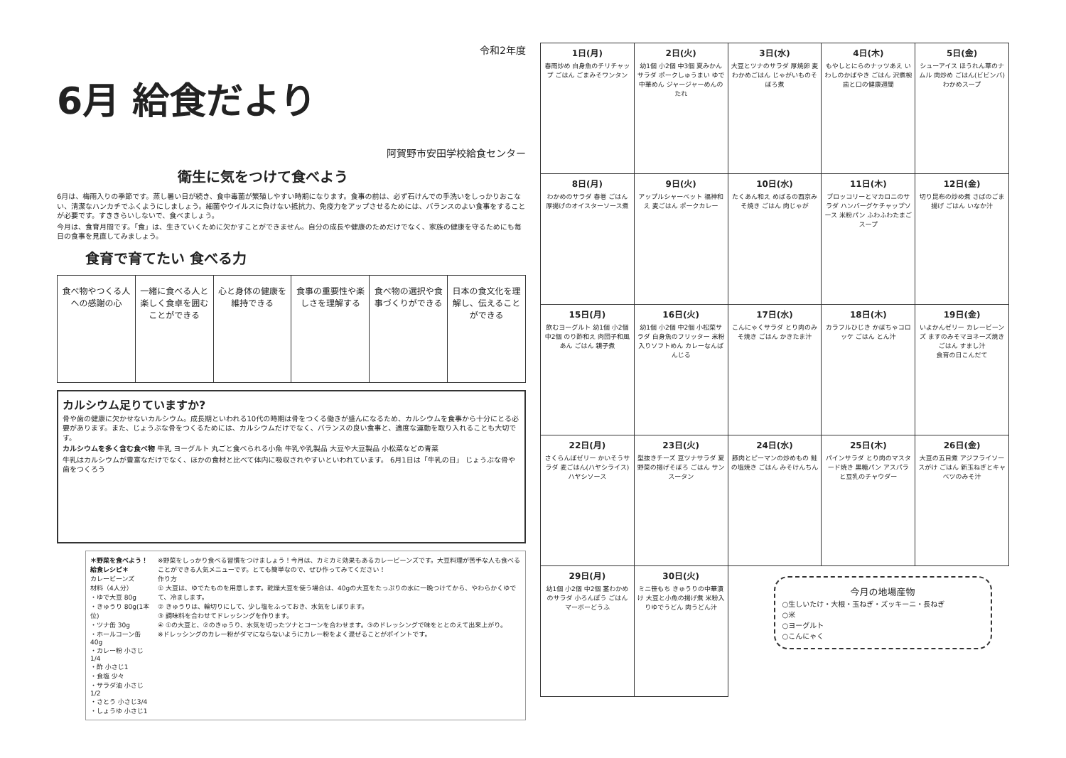令和2年度
6月 給食だより
阿賀野市安田学校給食センター
衛生に気をつけて食べよう
6月は、梅雨入りの季節です。蒸し暑い日が続き、食中毒菌が繁殖しやすい時期になります。食事の前は、必ず石けんでの手洗いをしっかりおこない、清潔なハンカチでふくようにしましょう。細菌やウイルスに負けない抵抗力、免疫力をアップさせるためには、バランスのよい食事をすることが必要です。すききらいしないで、食べましょう。
今月は、食育月間です。「食」は、生きていくために欠かすことができません。自分の成長や健康のためだけでなく、家族の健康を守るためにも毎日の食事を見直してみましょう。
食育で育てたい 食べる力
食べ物やつくる人への感謝の心 一緒に食べる人と楽しく食卓を囲むことができる
心と身体の健康を維持できる 食事の重要性や楽しさを理解する 食べ物の選択や食事づくりができる 日本の食文化を理解し、伝えることができる
カルシウム足りていますか?
骨や歯の健康に欠かせないカルシウム。成長期といわれる10代の時期は骨をつくる働きが盛んになるため、カルシウムを食事から十分にとる必要があります。また、じょうぶな骨をつくるためには、カルシウムだけでなく、バランスの良い食事と、適度な運動を取り入れることも大切です。
カルシウムを多く含む食べ物 牛乳 ヨーグルト 丸ごと食べられる小魚 牛乳や乳製品 大豆や大豆製品 小松菜などの青菜
牛乳はカルシウムが豊富なだけでなく、ほかの食材と比べて体内に吸収されやすいといわれています。 6月1日は「牛乳の日」 じょうぶな骨や歯をつくろう
＊野菜を食べよう！ 給食レシピ＊
カレービーンズ
材料（4人分）
・ゆで大豆 80g
・きゅうり 80g(1本位)
・ツナ缶 30g
・ホールコーン缶 40g
・カレー粉 小さじ1/4
・酢 小さじ1
・食塩 少々
・サラダ油 小さじ1/2
・さとう 小さじ3/4
・しょうゆ 小さじ1
※野菜をしっかり食べる習慣をつけましょう！今月は、カミカミ効果もあるカレービーンズです。大豆料理が苦手な人も食べることができる人気メニューです。とても簡単なので、ぜひ作ってみてください！
作り方
① 大豆は、ゆでたものを用意します。乾燥大豆を使う場合は、40gの大豆をたっぷりの水に一晩つけてから、やわらかくゆでて、冷まします。
② きゅうりは、輪切りにして、少し塩をふっておき、水気をしぼります。
③ 調味料を合わせてドレッシングを作ります。
④ ①の大豆と、②のきゅうり、水気を切ったツナとコーンを合わせます。③のドレッシングで味をととのえて出来上がり。
※ドレッシングのカレー粉がダマにならないようにカレー粉をよく混ぜることがポイントです。
| 1日(月) 春雨炒め 白身魚のチリチャップ ごはん ごまみそワンタン | 2日(火) 幼1個 小2個 中3個 夏みかんサラダ ポークしゅうまい ゆで中華めん ジャージャーめんのたれ | 3日(水) 大豆とツナのサラダ 厚焼卵 麦わかめごはん じゃがいものそぼろ煮 | 4日(木) もやしとにらのナッツあえ いわしのかばやき ごはん 沢煮椀 歯と口の健康週間 | 5日(金) シューアイス ほうれん草のナムル 肉炒め ごはん(ビビンバ) わかめスープ |
| 8日(月) わかめのサラダ 春巻 ごはん 厚揚げのオイスターソース煮 | 9日(火) アップルシャーベット 福神和え 麦ごはん ポークカレー | 10日(水) たくあん和え めばるの西京みそ焼き ごはん 肉じゃが | 11日(木) ブロッコリーとマカロニのサラダ ハンバーグケチャップソース 米粉パン ふわふわたまごスープ | 12日(金) 切り昆布の炒め煮 さばのごま揚げ ごはん いなか汁 |
| 15日(月) 飲むヨーグルト 幼1個 小2個 中2個 のり酢和え 肉団子和風あん ごはん 親子煮 | 16日(火) 幼1個 小2個 中2個 小松菜サラダ 白身魚のフリッター 米粉入りソフトめん カレーなんばんじる | 17日(水) こんにゃくサラダ とり肉のみそ焼き ごはん かきたま汁 | 18日(木) カラフルひじき かぼちゃコロッケ ごはん とん汁 | 19日(金) いよかんゼリー カレービーンズ ますのみそマヨネーズ焼き ごはん すまし汁 食育の日こんだて |
| 22日(月) さくらんぼゼリー かいそうサラダ 麦ごはん(ハヤシライス) ハヤシソース | 23日(火) 型抜きチーズ 豆ツナサラダ 夏野菜の揚げそぼろ ごはん サンスータン | 24日(水) 豚肉とピーマンの炒めもの 鮭の塩焼き ごはん みそけんちん | 25日(木) パインサラダ とり肉のマスタード焼き 黒糖パン アスパラと豆乳のチャウダー | 26日(金) 大豆の五目煮 アジフライソースがけ ごはん 新玉ねぎとキャベツのみそ汁 |
| 29日(月) 幼1個 小2個 中2個 茎わかめのサラダ 小ろんぽう ごはん マーボーどうふ | 30日(火) ミニ笹もち きゅうりの中華漬け 大豆と小魚の揚げ煮 米粉入りゆでうどん 肉うどん汁 | 今月の地場産物 ○生しいたけ・大根・玉ねぎ・ズッキーニ・長ねぎ ○米 ○ヨーグルト ○こんにゃく | | |